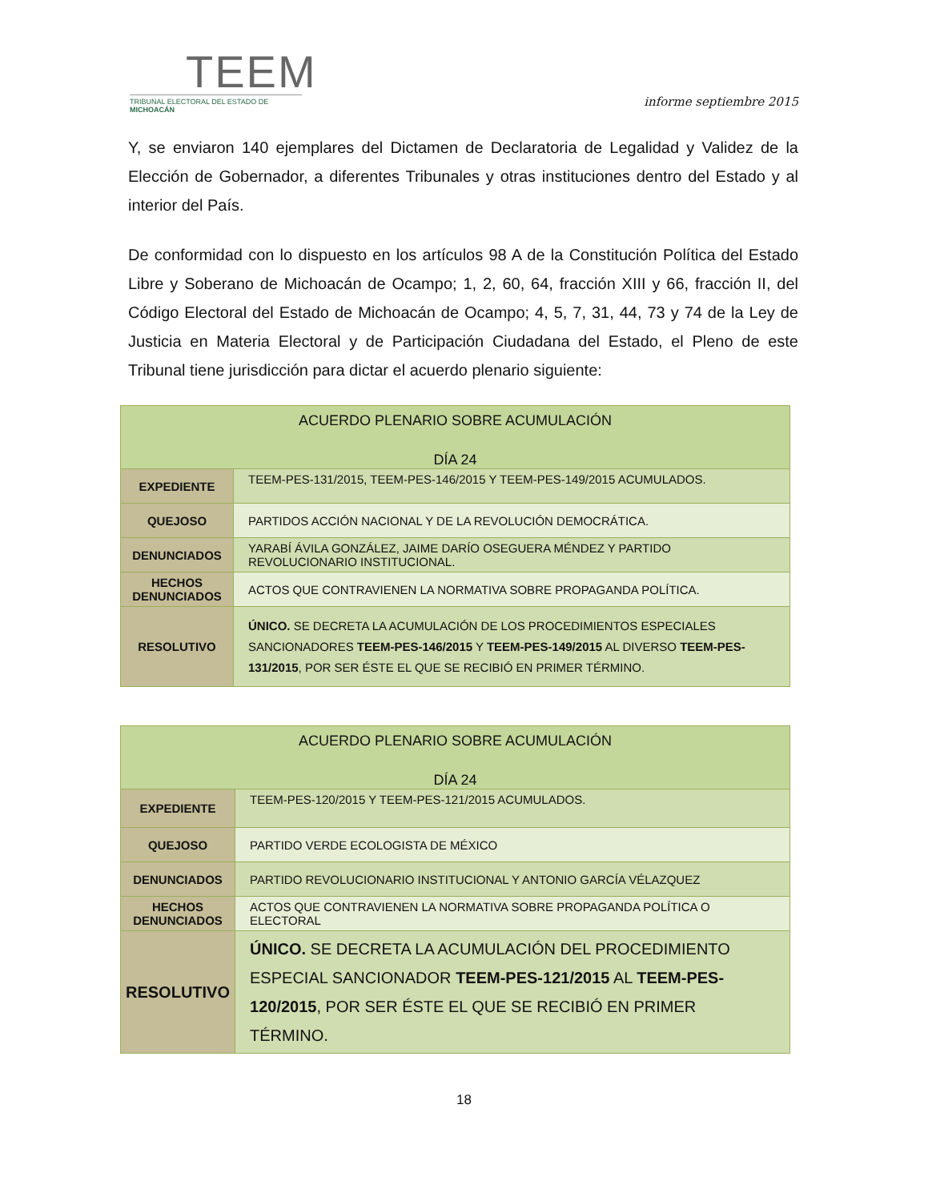TEEM
TRIBUNAL ELECTORAL DEL ESTADO DE MICHOACÁN
informe septiembre 2015
Y, se enviaron 140 ejemplares del Dictamen de Declaratoria de Legalidad y Validez de la Elección de Gobernador, a diferentes Tribunales y otras instituciones dentro del Estado y al interior del País.
De conformidad con lo dispuesto en los artículos 98 A de la Constitución Política del Estado Libre y Soberano de Michoacán de Ocampo; 1, 2, 60, 64, fracción XIII y 66, fracción II, del Código Electoral del Estado de Michoacán de Ocampo; 4, 5, 7, 31, 44, 73 y 74 de la Ley de Justicia en Materia Electoral y de Participación Ciudadana del Estado, el Pleno de este Tribunal tiene jurisdicción para dictar el acuerdo plenario siguiente:
| ACUERDO PLENARIO SOBRE ACUMULACIÓN DÍA 24 | |
| EXPEDIENTE | TEEM-PES-131/2015, TEEM-PES-146/2015 Y TEEM-PES-149/2015 ACUMULADOS. |
| QUEJOSO | PARTIDOS ACCIÓN NACIONAL Y DE LA REVOLUCIÓN DEMOCRÁTICA. |
| DENUNCIADOS | YARABÍ ÁVILA GONZÁLEZ, JAIME DARÍO OSEGUERA MÉNDEZ Y PARTIDO REVOLUCIONARIO INSTITUCIONAL. |
| HECHOS DENUNCIADOS | ACTOS QUE CONTRAVIENEN LA NORMATIVA SOBRE PROPAGANDA POLÍTICA. |
| RESOLUTIVO | ÚNICO. SE DECRETA LA ACUMULACIÓN DE LOS PROCEDIMIENTOS ESPECIALES SANCIONADORES TEEM-PES-146/2015 Y TEEM-PES-149/2015 AL DIVERSO TEEM-PES-131/2015 , POR SER ÉSTE EL QUE SE RECIBIÓ EN PRIMER TÉRMINO. |
| ACUERDO PLENARIO SOBRE ACUMULACIÓN DÍA 24 | |
| EXPEDIENTE | TEEM-PES-120/2015 Y TEEM-PES-121/2015 ACUMULADOS. |
| QUEJOSO | PARTIDO VERDE ECOLOGISTA DE MÉXICO |
| DENUNCIADOS | PARTIDO REVOLUCIONARIO INSTITUCIONAL Y ANTONIO GARCÍA VÉLAZQUEZ |
| HECHOS DENUNCIADOS | ACTOS QUE CONTRAVIENEN LA NORMATIVA SOBRE PROPAGANDA POLÍTICA O ELECTORAL |
| RESOLUTIVO | ÚNICO. SE DECRETA LA ACUMULACIÓN DEL PROCEDIMIENTO ESPECIAL SANCIONADOR TEEM-PES-121/2015 AL TEEM-PES-120/2015 , POR SER ÉSTE EL QUE SE RECIBIÓ EN PRIMER TÉRMINO. |
18